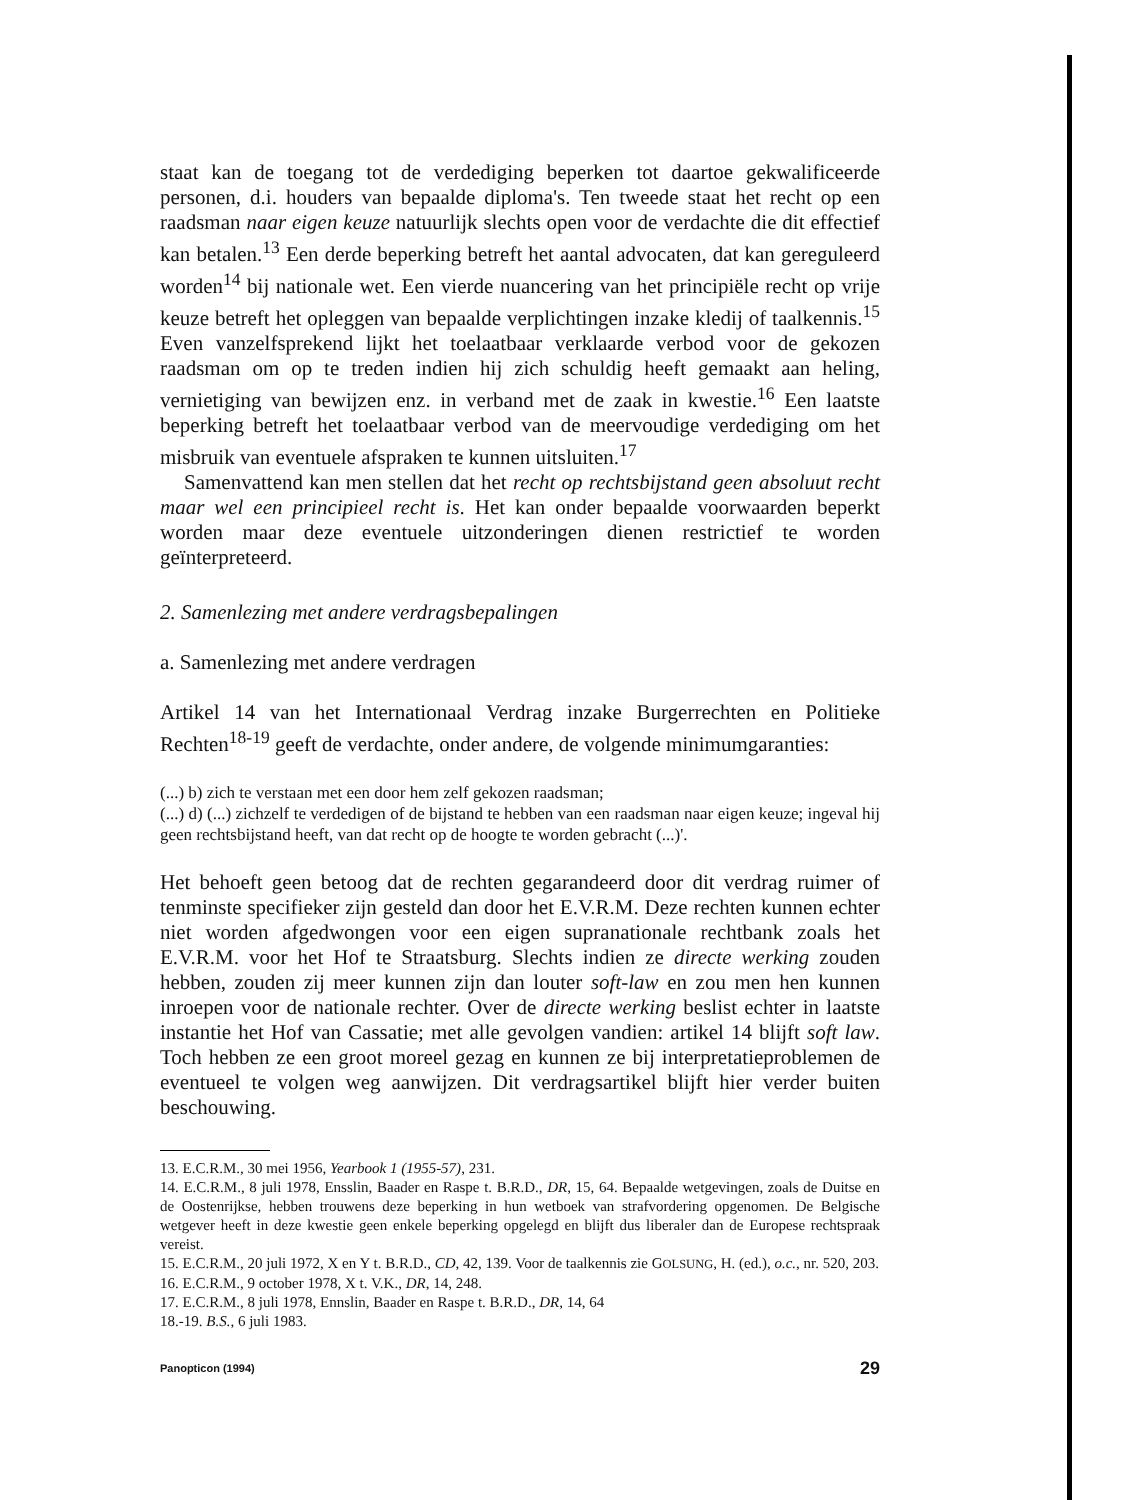staat kan de toegang tot de verdediging beperken tot daartoe gekwalificeerde personen, d.i. houders van bepaalde diploma's. Ten tweede staat het recht op een raadsman naar eigen keuze natuurlijk slechts open voor de verdachte die dit effectief kan betalen.<sup>13</sup> Een derde beperking betreft het aantal advocaten, dat kan gereguleerd worden<sup>14</sup> bij nationale wet. Een vierde nuancering van het principiële recht op vrije keuze betreft het opleggen van bepaalde verplichtingen inzake kledij of taalkennis.<sup>15</sup> Even vanzelfsprekend lijkt het toelaatbaar verklaarde verbod voor de gekozen raadsman om op te treden indien hij zich schuldig heeft gemaakt aan heling, vernietiging van bewijzen enz. in verband met de zaak in kwestie.<sup>16</sup> Een laatste beperking betreft het toelaatbaar verbod van de meervoudige verdediging om het misbruik van eventuele afspraken te kunnen uitsluiten.<sup>17</sup>
Samenvattend kan men stellen dat het recht op rechtsbijstand geen absoluut recht maar wel een principieel recht is. Het kan onder bepaalde voorwaarden beperkt worden maar deze eventuele uitzonderingen dienen restrictief te worden geïnterpreteerd.
2. Samenlezing met andere verdragsbepalingen
a. Samenlezing met andere verdragen
Artikel 14 van het Internationaal Verdrag inzake Burgerrechten en Politieke Rechten<sup>18-19</sup> geeft de verdachte, onder andere, de volgende minimumgaranties:
(...) b) zich te verstaan met een door hem zelf gekozen raadsman;
(...) d) (...) zichzelf te verdedigen of de bijstand te hebben van een raadsman naar eigen keuze; ingeval hij geen rechtsbijstand heeft, van dat recht op de hoogte te worden gebracht (...)'.
Het behoeft geen betoog dat de rechten gegarandeerd door dit verdrag ruimer of tenminste specifieker zijn gesteld dan door het E.V.R.M. Deze rechten kunnen echter niet worden afgedwongen voor een eigen supranationale rechtbank zoals het E.V.R.M. voor het Hof te Straatsburg. Slechts indien ze directe werking zouden hebben, zouden zij meer kunnen zijn dan louter soft-law en zou men hen kunnen inroepen voor de nationale rechter. Over de directe werking beslist echter in laatste instantie het Hof van Cassatie; met alle gevolgen vandien: artikel 14 blijft soft law. Toch hebben ze een groot moreel gezag en kunnen ze bij interpretatieproblemen de eventueel te volgen weg aanwijzen. Dit verdragsartikel blijft hier verder buiten beschouwing.
13. E.C.R.M., 30 mei 1956, Yearbook 1 (1955-57), 231.
14. E.C.R.M., 8 juli 1978, Ensslin, Baader en Raspe t. B.R.D., DR, 15, 64. Bepaalde wetgevingen, zoals de Duitse en de Oostenrijkse, hebben trouwens deze beperking in hun wetboek van strafvordering opgenomen. De Belgische wetgever heeft in deze kwestie geen enkele beperking opgelegd en blijft dus liberaler dan de Europese rechtspraak vereist.
15. E.C.R.M., 20 juli 1972, X en Y t. B.R.D., CD, 42, 139. Voor de taalkennis zie GOLSUNG, H. (ed.), o.c., nr. 520, 203.
16. E.C.R.M., 9 october 1978, X t. V.K., DR, 14, 248.
17. E.C.R.M., 8 juli 1978, Ennslin, Baader en Raspe t. B.R.D., DR, 14, 64
18.-19. B.S., 6 juli 1983.
Panopticon (1994) 29